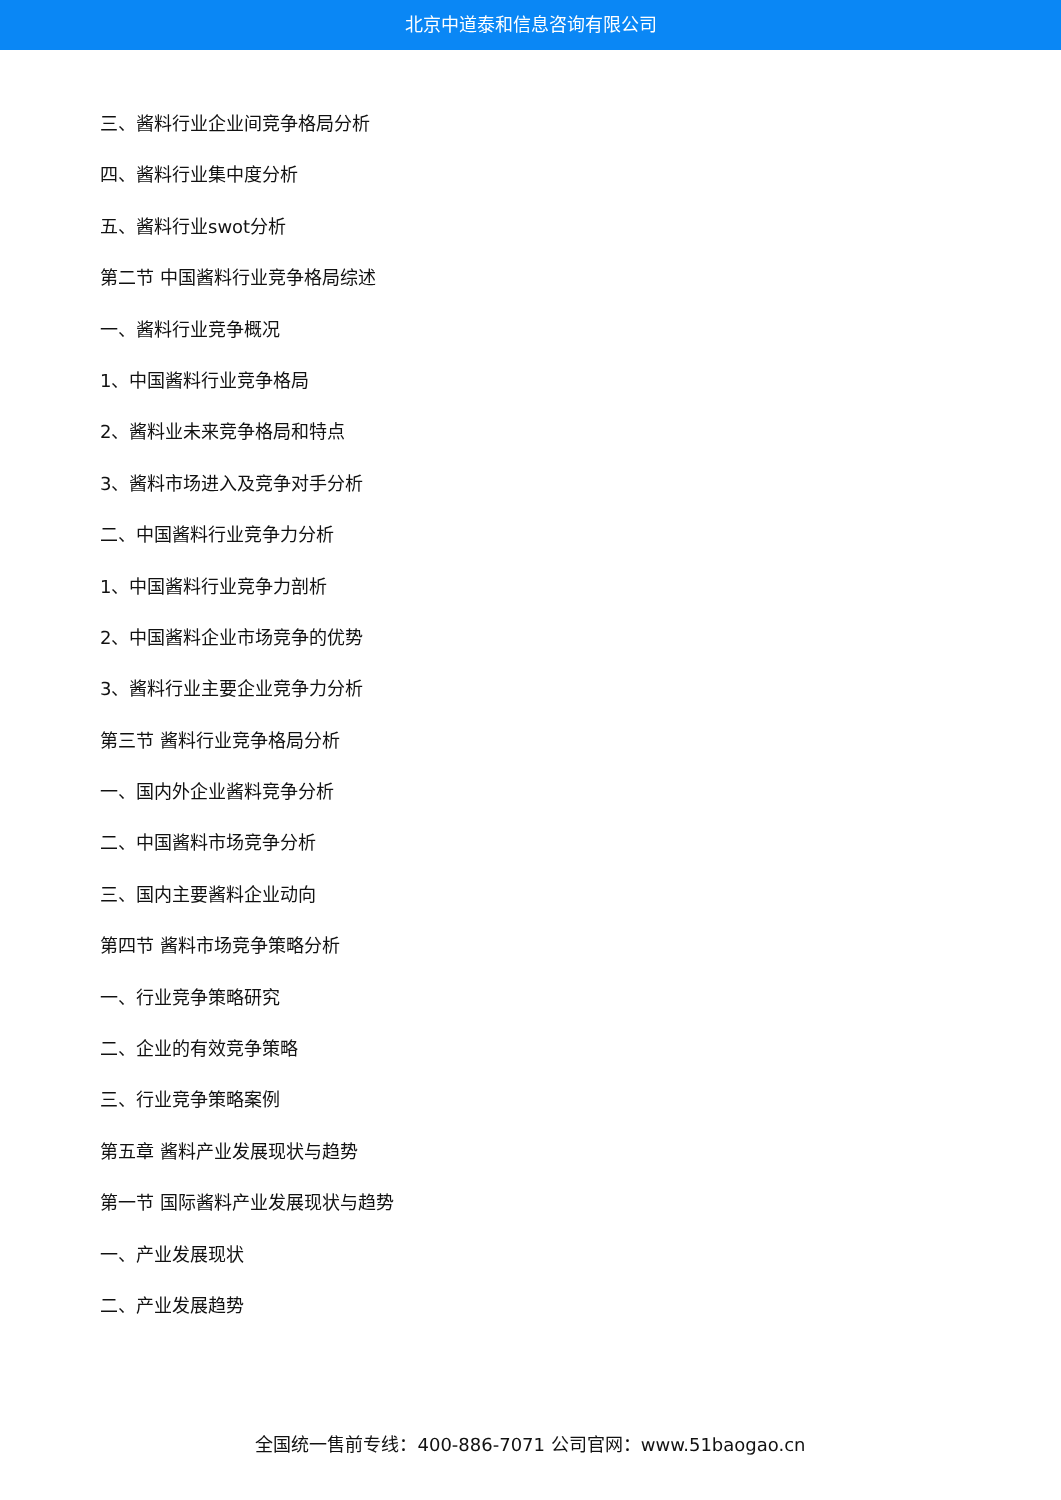北京中道泰和信息咨询有限公司
三、酱料行业企业间竞争格局分析
四、酱料行业集中度分析
五、酱料行业swot分析
第二节 中国酱料行业竞争格局综述
一、酱料行业竞争概况
1、中国酱料行业竞争格局
2、酱料业未来竞争格局和特点
3、酱料市场进入及竞争对手分析
二、中国酱料行业竞争力分析
1、中国酱料行业竞争力剖析
2、中国酱料企业市场竞争的优势
3、酱料行业主要企业竞争力分析
第三节 酱料行业竞争格局分析
一、国内外企业酱料竞争分析
二、中国酱料市场竞争分析
三、国内主要酱料企业动向
第四节 酱料市场竞争策略分析
一、行业竞争策略研究
二、企业的有效竞争策略
三、行业竞争策略案例
第五章 酱料产业发展现状与趋势
第一节 国际酱料产业发展现状与趋势
一、产业发展现状
二、产业发展趋势
全国统一售前专线：400-886-7071 公司官网：www.51baogao.cn